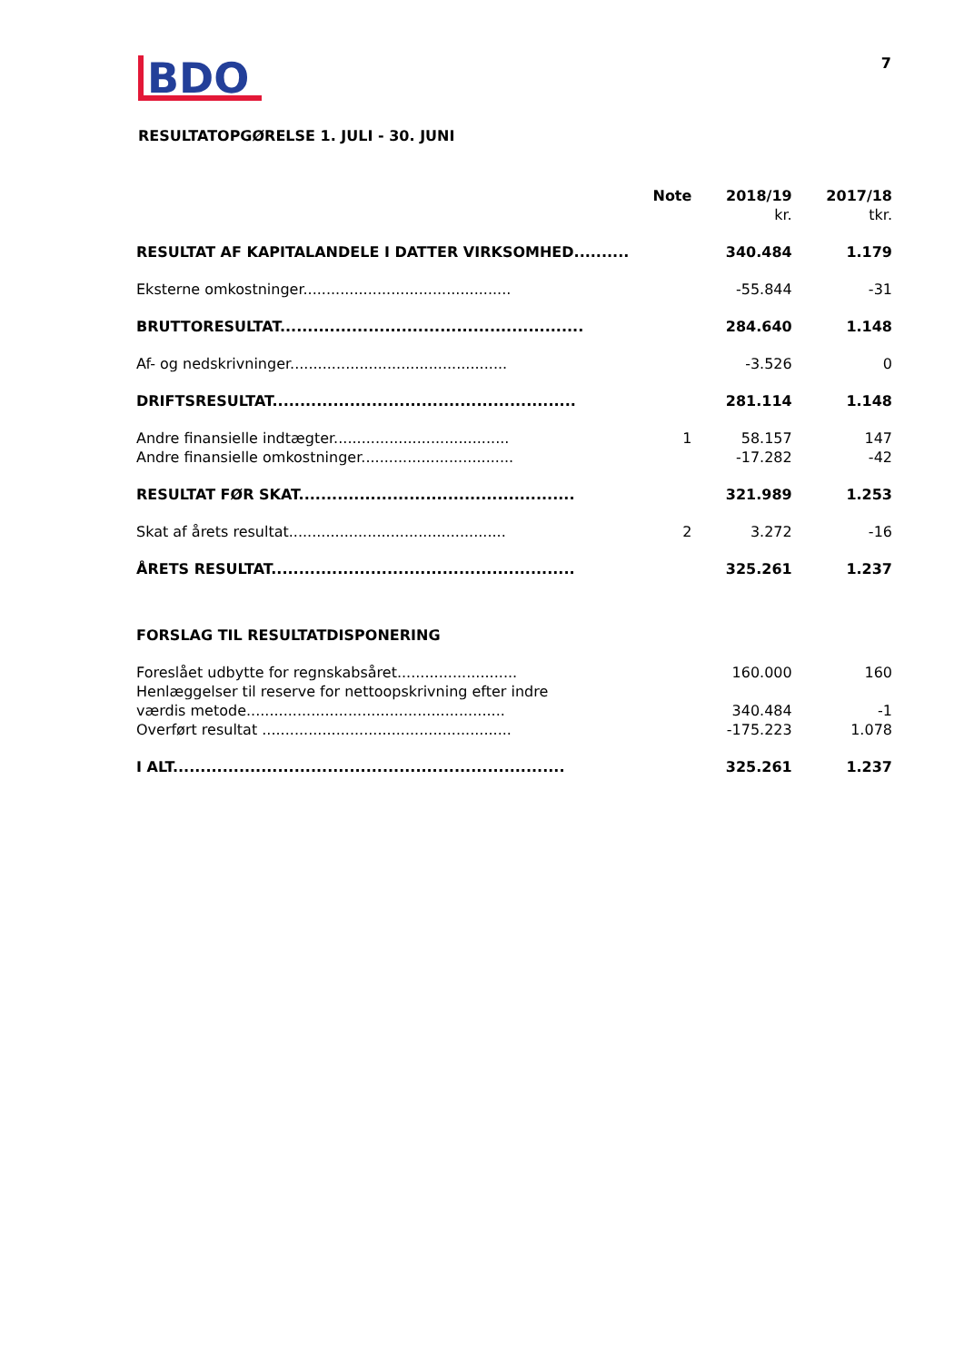BDO
7
RESULTATOPGØRELSE 1. JULI - 30. JUNI
| | Note | 2018/19 kr. | 2017/18 tkr. |
| --- | --- | --- | --- |
| RESULTAT AF KAPITALANDELE I DATTER VIRKSOMHED.......... | | 340.484 | 1.179 |
| Eksterne omkostninger............................................. | | -55.844 | -31 |
| BRUTTORESULTAT....................................................... | | 284.640 | 1.148 |
| Af- og nedskrivninger............................................... | | -3.526 | 0 |
| DRIFTSRESULTAT....................................................... | | 281.114 | 1.148 |
| Andre finansielle indtægter...................................... | 1 | 58.157 | 147 |
| Andre finansielle omkostninger................................. | | -17.282 | -42 |
| RESULTAT FØR SKAT.................................................. | | 321.989 | 1.253 |
| Skat af årets resultat............................................... | 2 | 3.272 | -16 |
| ÅRETS RESULTAT....................................................... | | 325.261 | 1.237 |
| FORSLAG TIL RESULTATDISPONERING | | | |
| Foreslået udbytte for regnskabsåret.......................... | | 160.000 | 160 |
| Henlæggelser til reserve for nettoopskrivning efter indre værdis metode........................................................ | | 340.484 | -1 |
| Overført resultat ...................................................... | | -175.223 | 1.078 |
| I ALT....................................................................... | | 325.261 | 1.237 |